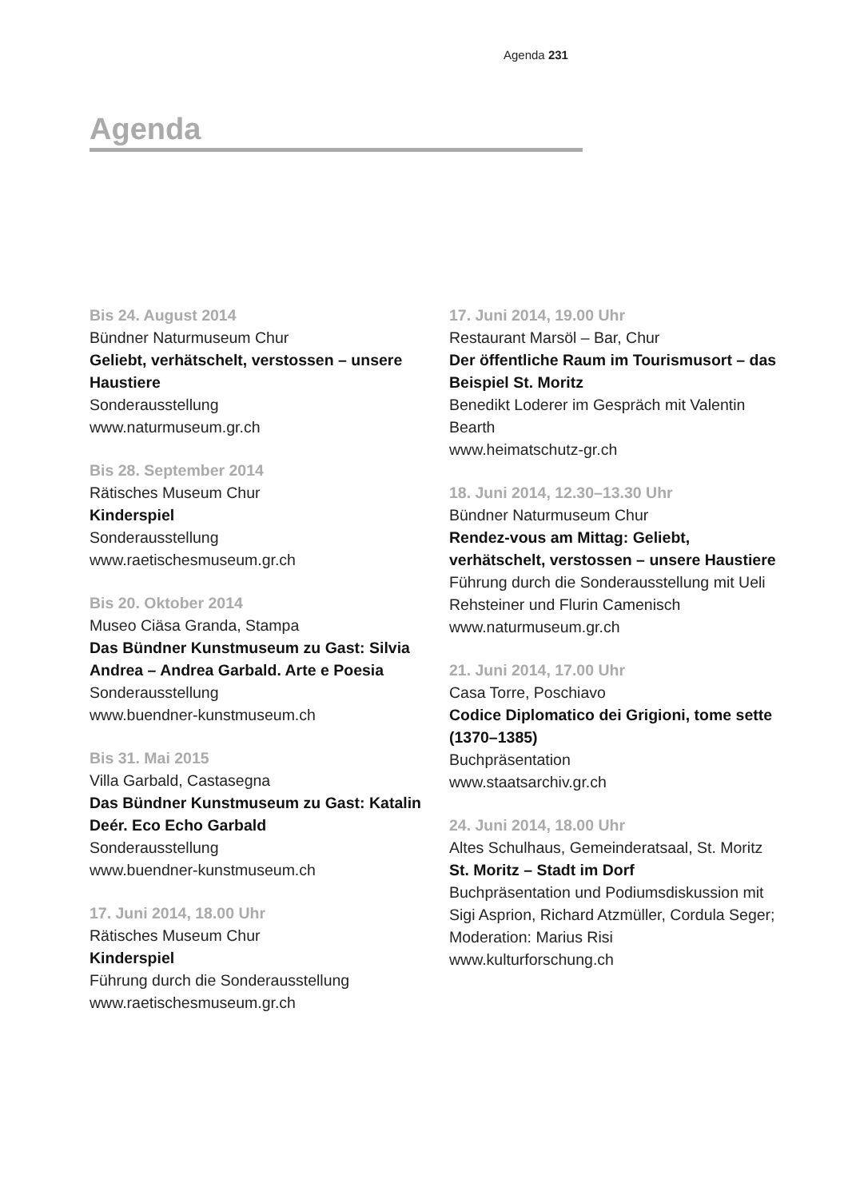Agenda 231
Agenda
Bis 24. August 2014
Bündner Naturmuseum Chur
Geliebt, verhätschelt, verstossen – unsere Haustiere
Sonderausstellung
www.naturmuseum.gr.ch
Bis 28. September 2014
Rätisches Museum Chur
Kinderspiel
Sonderausstellung
www.raetischesmuseum.gr.ch
Bis 20. Oktober 2014
Museo Ciäsa Granda, Stampa
Das Bündner Kunstmuseum zu Gast: Silvia Andrea – Andrea Garbald. Arte e Poesia
Sonderausstellung
www.buendner-kunstmuseum.ch
Bis 31. Mai 2015
Villa Garbald, Castasegna
Das Bündner Kunstmuseum zu Gast: Katalin Deér. Eco Echo Garbald
Sonderausstellung
www.buendner-kunstmuseum.ch
17. Juni 2014, 18.00 Uhr
Rätisches Museum Chur
Kinderspiel
Führung durch die Sonderausstellung
www.raetischesmuseum.gr.ch
17. Juni 2014, 19.00 Uhr
Restaurant Marsöl – Bar, Chur
Der öffentliche Raum im Tourismus­ort – das Beispiel St. Moritz
Benedikt Loderer im Gespräch mit Valentin Bearth
www.heimatschutz-gr.ch
18. Juni 2014, 12.30–13.30 Uhr
Bündner Naturmuseum Chur
Rendez-vous am Mittag: Geliebt, verhätschelt, verstossen – unsere Haustiere
Führung durch die Sonderausstellung mit Ueli Rehsteiner und Flurin Camenisch
www.naturmuseum.gr.ch
21. Juni 2014, 17.00 Uhr
Casa Torre, Poschiavo
Codice Diplomatico dei Grigioni, tome sette (1370–1385)
Buchpräsentation
www.staatsarchiv.gr.ch
24. Juni 2014, 18.00 Uhr
Altes Schulhaus, Gemeinderatsaal, St. Moritz
St. Moritz – Stadt im Dorf
Buchpräsentation und Podiumsdiskussion mit Sigi Asprion, Richard Atzmüller, Cordula Seger; Moderation: Marius Risi
www.kulturforschung.ch